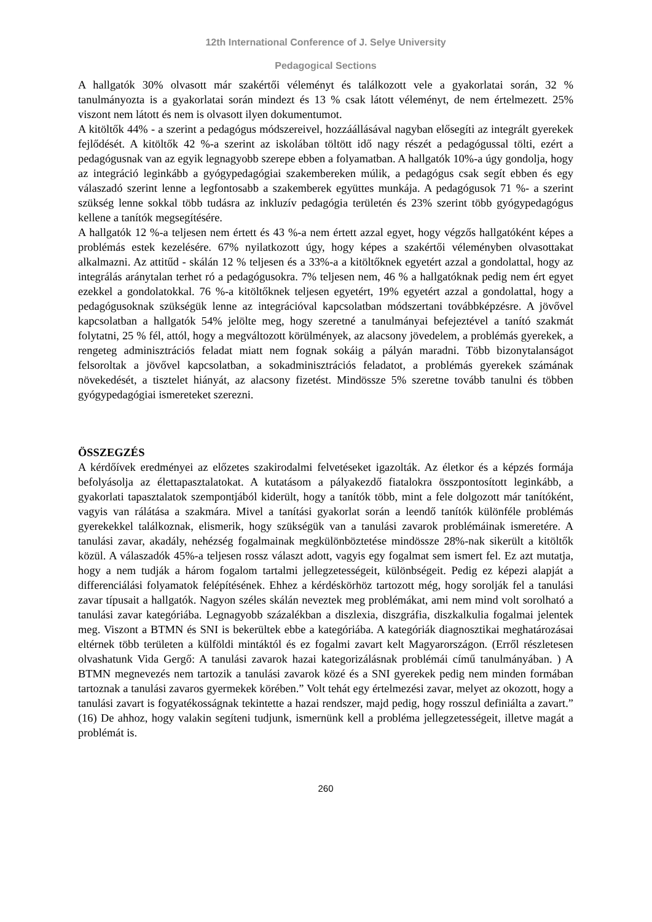12th International Conference of J. Selye University
Pedagogical Sections
A hallgatók 30% olvasott már szakértői véleményt és találkozott vele a gyakorlatai során, 32 % tanulmányozta is a gyakorlatai során mindezt és 13 % csak látott véleményt, de nem értelmezett. 25% viszont nem látott és nem is olvasott ilyen dokumentumot.
A kitöltők 44% - a szerint a pedagógus módszereivel, hozzáállásával nagyban elősegíti az integrált gyerekek fejlődését. A kitöltők 42 %-a szerint az iskolában töltött idő nagy részét a pedagógussal tölti, ezért a pedagógusnak van az egyik legnagyobb szerepe ebben a folyamatban. A hallgatók 10%-a úgy gondolja, hogy az integráció leginkább a gyógypedagógiai szakembereken múlik, a pedagógus csak segít ebben és egy válaszadó szerint lenne a legfontosabb a szakemberek együttes munkája. A pedagógusok 71 %- a szerint szükség lenne sokkal több tudásra az inkluzív pedagógia területén és 23% szerint több gyógypedagógus kellene a tanítók megsegítésére.
A hallgatók 12 %-a teljesen nem értett és 43 %-a nem értett azzal egyet, hogy végzős hallgatóként képes a problémás estek kezelésére. 67% nyilatkozott úgy, hogy képes a szakértői véleményben olvasottakat alkalmazni. Az attitűd - skálán 12 % teljesen és a 33%-a a kitöltőknek egyetért azzal a gondolattal, hogy az integrálás aránytalan terhet ró a pedagógusokra. 7% teljesen nem, 46 % a hallgatóknak pedig nem ért egyet ezekkel a gondolatokkal. 76 %-a kitöltőknek teljesen egyetért, 19% egyetért azzal a gondolattal, hogy a pedagógusoknak szükségük lenne az integrációval kapcsolatban módszertani továbbképzésre. A jövővel kapcsolatban a hallgatók 54% jelölte meg, hogy szeretné a tanulmányai befejeztével a tanító szakmát folytatni, 25 % fél, attól, hogy a megváltozott körülmények, az alacsony jövedelem, a problémás gyerekek, a rengeteg adminisztrációs feladat miatt nem fognak sokáig a pályán maradni. Több bizonytalanságot felsoroltak a jövővel kapcsolatban, a sokadminisztrációs feladatot, a problémás gyerekek számának növekedését, a tisztelet hiányát, az alacsony fizetést. Mindössze 5% szeretne tovább tanulni és többen gyógypedagógiai ismereteket szerezni.
ÖSSZEGZÉS
A kérdőívek eredményei az előzetes szakirodalmi felvetéseket igazolták. Az életkor és a képzés formája befolyásolja az élettapasztalatokat. A kutatásom a pályakezdő fiatalokra összpontosított leginkább, a gyakorlati tapasztalatok szempontjából kiderült, hogy a tanítók több, mint a fele dolgozott már tanítóként, vagyis van rálátása a szakmára. Mivel a tanítási gyakorlat során a leendő tanítók különféle problémás gyerekekkel találkoznak, elismerik, hogy szükségük van a tanulási zavarok problémáinak ismeretére. A tanulási zavar, akadály, nehézség fogalmainak megkülönböztetése mindössze 28%-nak sikerült a kitöltők közül. A válaszadók 45%-a teljesen rossz választ adott, vagyis egy fogalmat sem ismert fel. Ez azt mutatja, hogy a nem tudják a három fogalom tartalmi jellegzetességeit, különbségeit. Pedig ez képezi alapját a differenciálási folyamatok felépítésének. Ehhez a kérdéskörhöz tartozott még, hogy sorolják fel a tanulási zavar típusait a hallgatók. Nagyon széles skálán neveztek meg problémákat, ami nem mind volt sorolható a tanulási zavar kategóriába. Legnagyobb százalékban a diszlexia, diszgráfia, diszkalkulia fogalmai jelentek meg. Viszont a BTMN és SNI is bekerültek ebbe a kategóriába. A kategóriák diagnosztikai meghatározásai eltérnek több területen a külföldi mintáktól és ez fogalmi zavart kelt Magyarországon. (Erről részletesen olvashatunk Vida Gergő: A tanulási zavarok hazai kategorizálásnak problémái című tanulmányában. ) A BTMN megnevezés nem tartozik a tanulási zavarok közé és a SNI gyerekek pedig nem minden formában tartoznak a tanulási zavaros gyermekek körében.” Volt tehát egy értelmezési zavar, melyet az okozott, hogy a tanulási zavart is fogyatékosságnak tekintette a hazai rendszer, majd pedig, hogy rosszul definiálta a zavart.” (16) De ahhoz, hogy valakin segíteni tudjunk, ismernünk kell a probléma jellegzetességeit, illetve magát a problémát is.
260